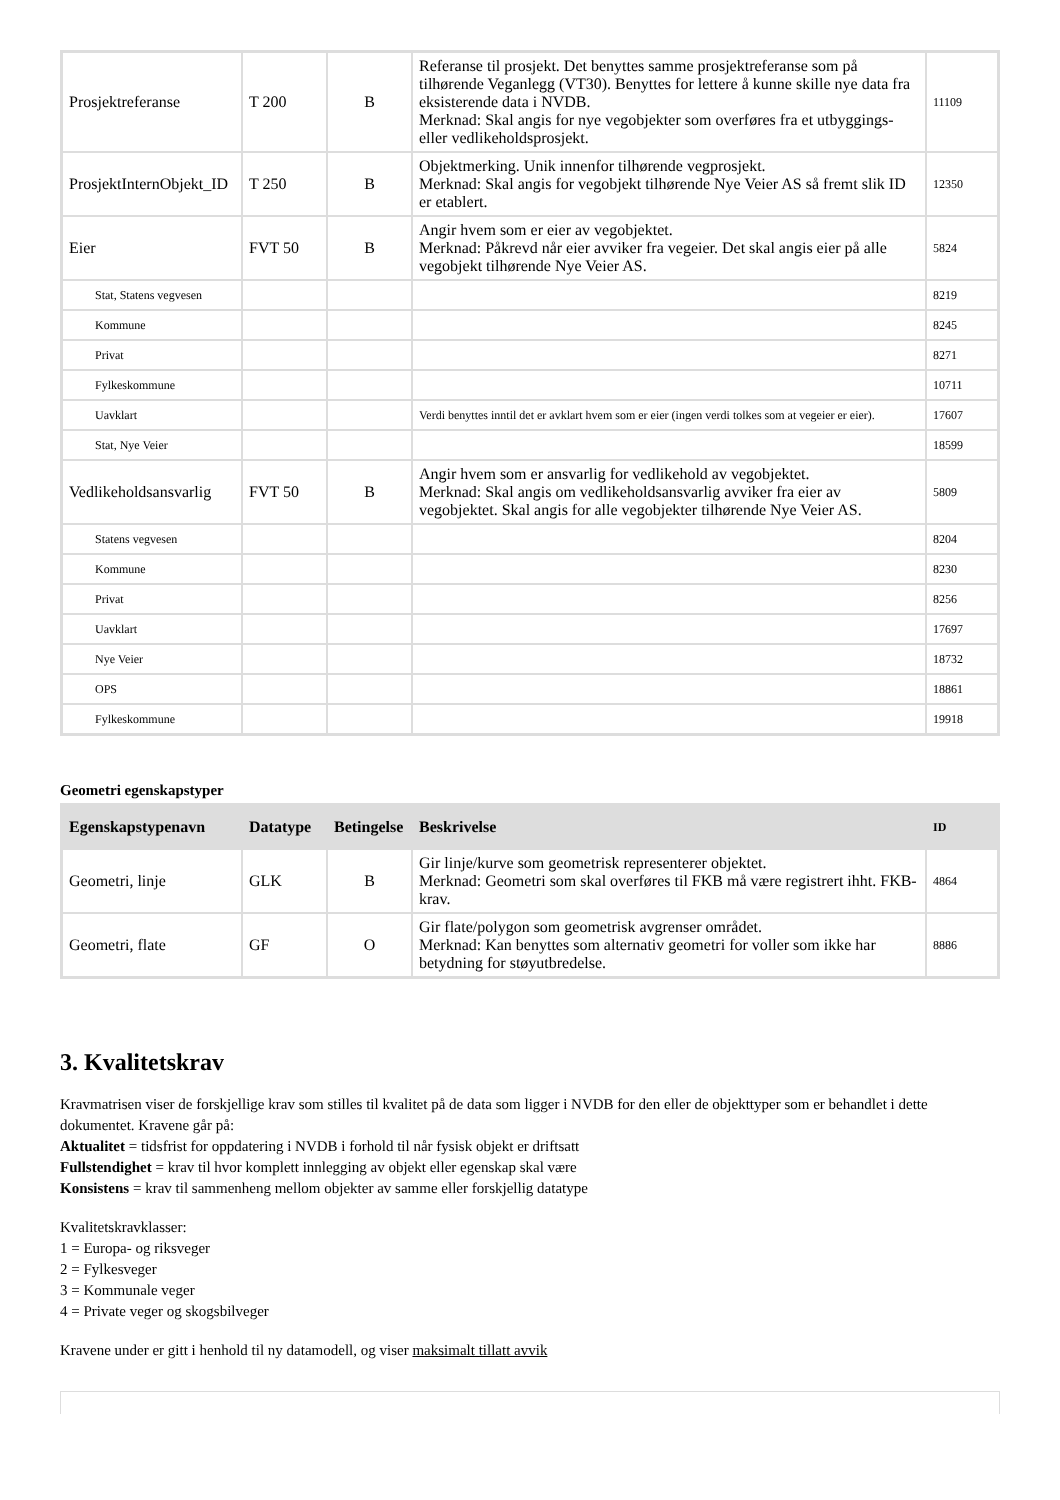| Prosjektreferanse | T 200 | B | Referanse til prosjekt. Det benyttes samme prosjektreferanse som på tilhørende Veganlegg (VT30). Benyttes for lettere å kunne skille nye data fra eksisterende data i NVDB. Merknad: Skal angis for nye vegobjekter som overføres fra et utbyggings- eller vedlikeholdsprosjekt. | 11109 |
| ProsjektInternObjekt_ID | T 250 | B | Objektmerking. Unik innenfor tilhørende vegprosjekt. Merknad: Skal angis for vegobjekt tilhørende Nye Veier AS så fremt slik ID er etablert. | 12350 |
| Eier | FVT 50 | B | Angir hvem som er eier av vegobjektet. Merknad: Påkrevd når eier avviker fra vegeier. Det skal angis eier på alle vegobjekt tilhørende Nye Veier AS. | 5824 |
| Stat, Statens vegvesen | | | | 8219 |
| Kommune | | | | 8245 |
| Privat | | | | 8271 |
| Fylkeskommune | | | | 10711 |
| Uavklart | | | Verdi benyttes inntil det er avklart hvem som er eier (ingen verdi tolkes som at vegeier er eier). | 17607 |
| Stat, Nye Veier | | | | 18599 |
| Vedlikeholdsansvarlig | FVT 50 | B | Angir hvem som er ansvarlig for vedlikehold av vegobjektet. Merknad: Skal angis om vedlikeholdsansvarlig avviker fra eier av vegobjektet. Skal angis for alle vegobjekter tilhørende Nye Veier AS. | 5809 |
| Statens vegvesen | | | | 8204 |
| Kommune | | | | 8230 |
| Privat | | | | 8256 |
| Uavklart | | | | 17697 |
| Nye Veier | | | | 18732 |
| OPS | | | | 18861 |
| Fylkeskommune | | | | 19918 |
Geometri egenskapstyper
| Egenskapstypenavn | Datatype | Betingelse | Beskrivelse | ID |
| --- | --- | --- | --- | --- |
| Geometri, linje | GLK | B | Gir linje/kurve som geometrisk representerer objektet. Merknad: Geometri som skal overføres til FKB må være registrert ihht. FKB-krav. | 4864 |
| Geometri, flate | GF | O | Gir flate/polygon som geometrisk avgrenser området. Merknad: Kan benyttes som alternativ geometri for voller som ikke har betydning for støyutbredelse. | 8886 |
3. Kvalitetskrav
Kravmatrisen viser de forskjellige krav som stilles til kvalitet på de data som ligger i NVDB for den eller de objekttyper som er behandlet i dette dokumentet. Kravene går på:
Aktualitet = tidsfrist for oppdatering i NVDB i forhold til når fysisk objekt er driftsatt
Fullstendighet = krav til hvor komplett innlegging av objekt eller egenskap skal være
Konsistens = krav til sammenheng mellom objekter av samme eller forskjellig datatype
Kvalitetskravklasser:
1 = Europa- og riksveger
2 = Fylkesveger
3 = Kommunale veger
4 = Private veger og skogsbilveger
Kravene under er gitt i henhold til ny datamodell, og viser maksimalt tillatt avvik